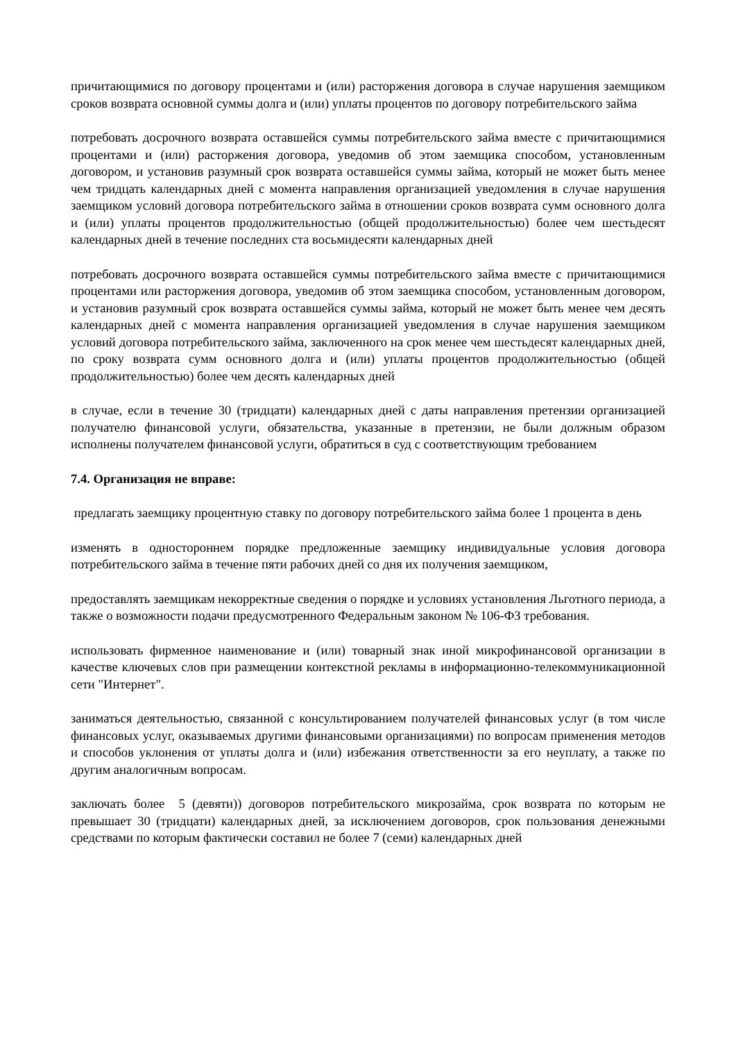причитающимися по договору процентами и (или) расторжения договора в случае нарушения заемщиком сроков возврата основной суммы долга и (или) уплаты процентов по договору потребительского займа
потребовать досрочного возврата оставшейся суммы потребительского займа вместе с причитающимися процентами и (или) расторжения договора, уведомив об этом заемщика способом, установленным договором, и установив разумный срок возврата оставшейся суммы займа, который не может быть менее чем тридцать календарных дней с момента направления организацией уведомления в случае нарушения заемщиком условий договора потребительского займа в отношении сроков возврата сумм основного долга и (или) уплаты процентов продолжительностью (общей продолжительностью) более чем шестьдесят календарных дней в течение последних ста восьмидесяти календарных дней
потребовать досрочного возврата оставшейся суммы потребительского займа вместе с причитающимися процентами или расторжения договора, уведомив об этом заемщика способом, установленным договором, и установив разумный срок возврата оставшейся суммы займа, который не может быть менее чем десять календарных дней с момента направления организацией уведомления в случае нарушения заемщиком условий договора потребительского займа, заключенного на срок менее чем шестьдесят календарных дней, по сроку возврата сумм основного долга и (или) уплаты процентов продолжительностью (общей продолжительностью) более чем десять календарных дней
в случае, если в течение 30 (тридцати) календарных дней с даты направления претензии организацией получателю финансовой услуги, обязательства, указанные в претензии, не были должным образом исполнены получателем финансовой услуги, обратиться в суд с соответствующим требованием
7.4. Организация не вправе:
предлагать заемщику процентную ставку по договору потребительского займа более 1 процента в день
изменять в одностороннем порядке предложенные заемщику индивидуальные условия договора потребительского займа в течение пяти рабочих дней со дня их получения заемщиком,
предоставлять заемщикам некорректные сведения о порядке и условиях установления Льготного периода, а также о возможности подачи предусмотренного Федеральным законом № 106-ФЗ требования.
использовать фирменное наименование и (или) товарный знак иной микрофинансовой организации в качестве ключевых слов при размещении контекстной рекламы в информационно-телекоммуникационной сети "Интернет".
заниматься деятельностью, связанной с консультированием получателей финансовых услуг (в том числе финансовых услуг, оказываемых другими финансовыми организациями) по вопросам применения методов и способов уклонения от уплаты долга и (или) избежания ответственности за его неуплату, а также по другим аналогичным вопросам.
заключать более 5 (девяти)) договоров потребительского микрозайма, срок возврата по которым не превышает 30 (тридцати) календарных дней, за исключением договоров, срок пользования денежными средствами по которым фактически составил не более 7 (семи) календарных дней